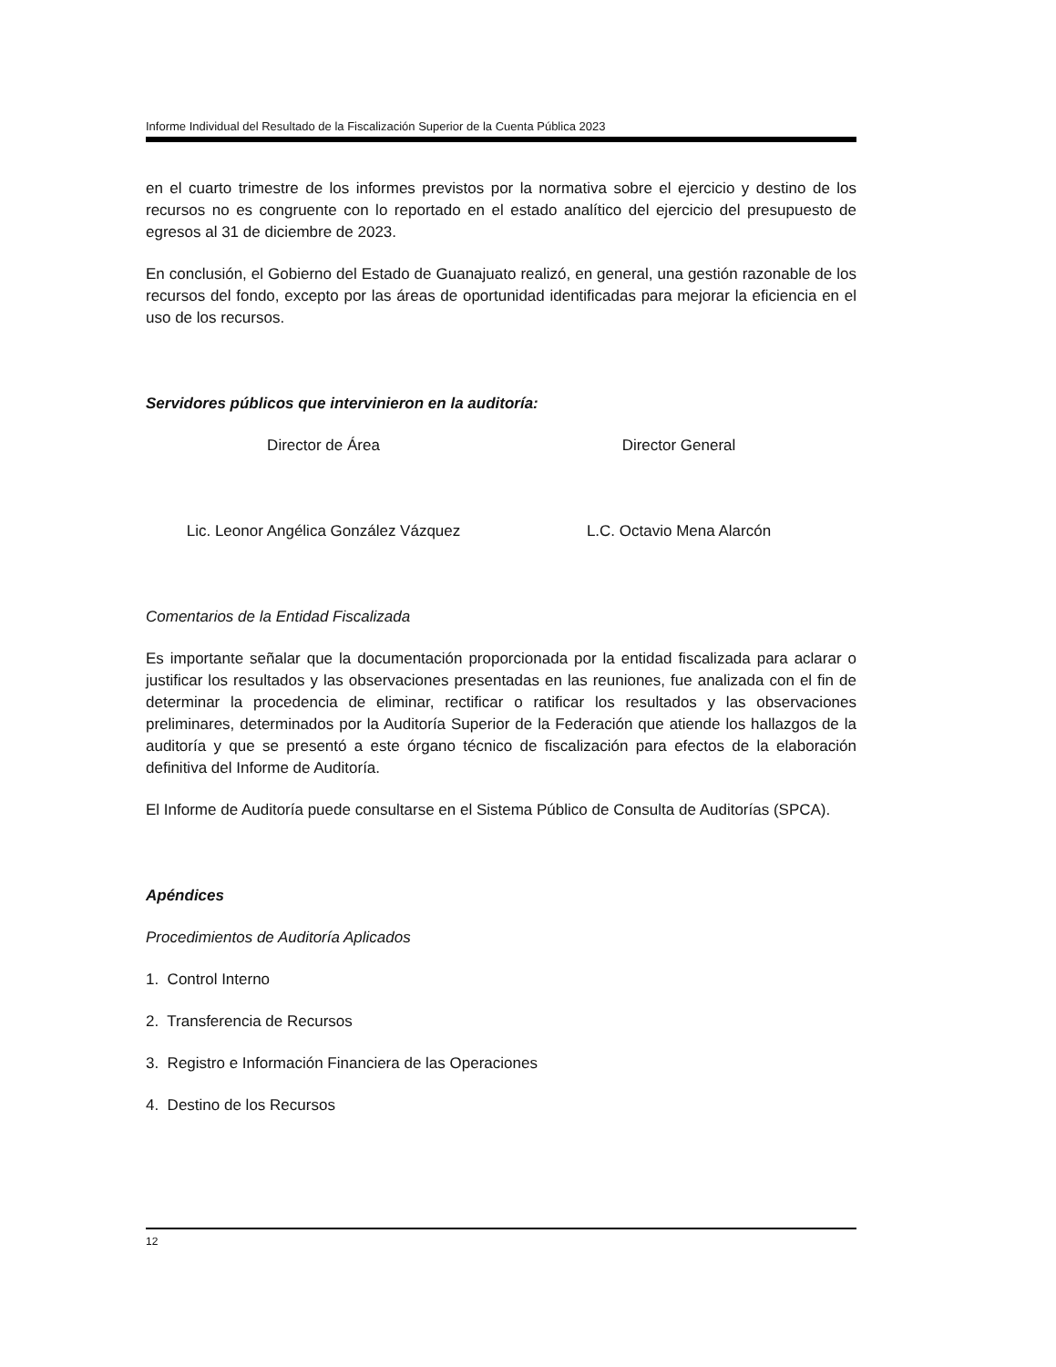Informe Individual del Resultado de la Fiscalización Superior de la Cuenta Pública 2023
en el cuarto trimestre de los informes previstos por la normativa sobre el ejercicio y destino de los recursos no es congruente con lo reportado en el estado analítico del ejercicio del presupuesto de egresos al 31 de diciembre de 2023.
En conclusión, el Gobierno del Estado de Guanajuato realizó, en general, una gestión razonable de los recursos del fondo, excepto por las áreas de oportunidad identificadas para mejorar la eficiencia en el uso de los recursos.
Servidores públicos que intervinieron en la auditoría:
Director de Área Director General
Lic. Leonor Angélica González Vázquez L.C. Octavio Mena Alarcón
Comentarios de la Entidad Fiscalizada
Es importante señalar que la documentación proporcionada por la entidad fiscalizada para aclarar o justificar los resultados y las observaciones presentadas en las reuniones, fue analizada con el fin de determinar la procedencia de eliminar, rectificar o ratificar los resultados y las observaciones preliminares, determinados por la Auditoría Superior de la Federación que atiende los hallazgos de la auditoría y que se presentó a este órgano técnico de fiscalización para efectos de la elaboración definitiva del Informe de Auditoría.
El Informe de Auditoría puede consultarse en el Sistema Público de Consulta de Auditorías (SPCA).
Apéndices
Procedimientos de Auditoría Aplicados
1. Control Interno
2. Transferencia de Recursos
3. Registro e Información Financiera de las Operaciones
4. Destino de los Recursos
12